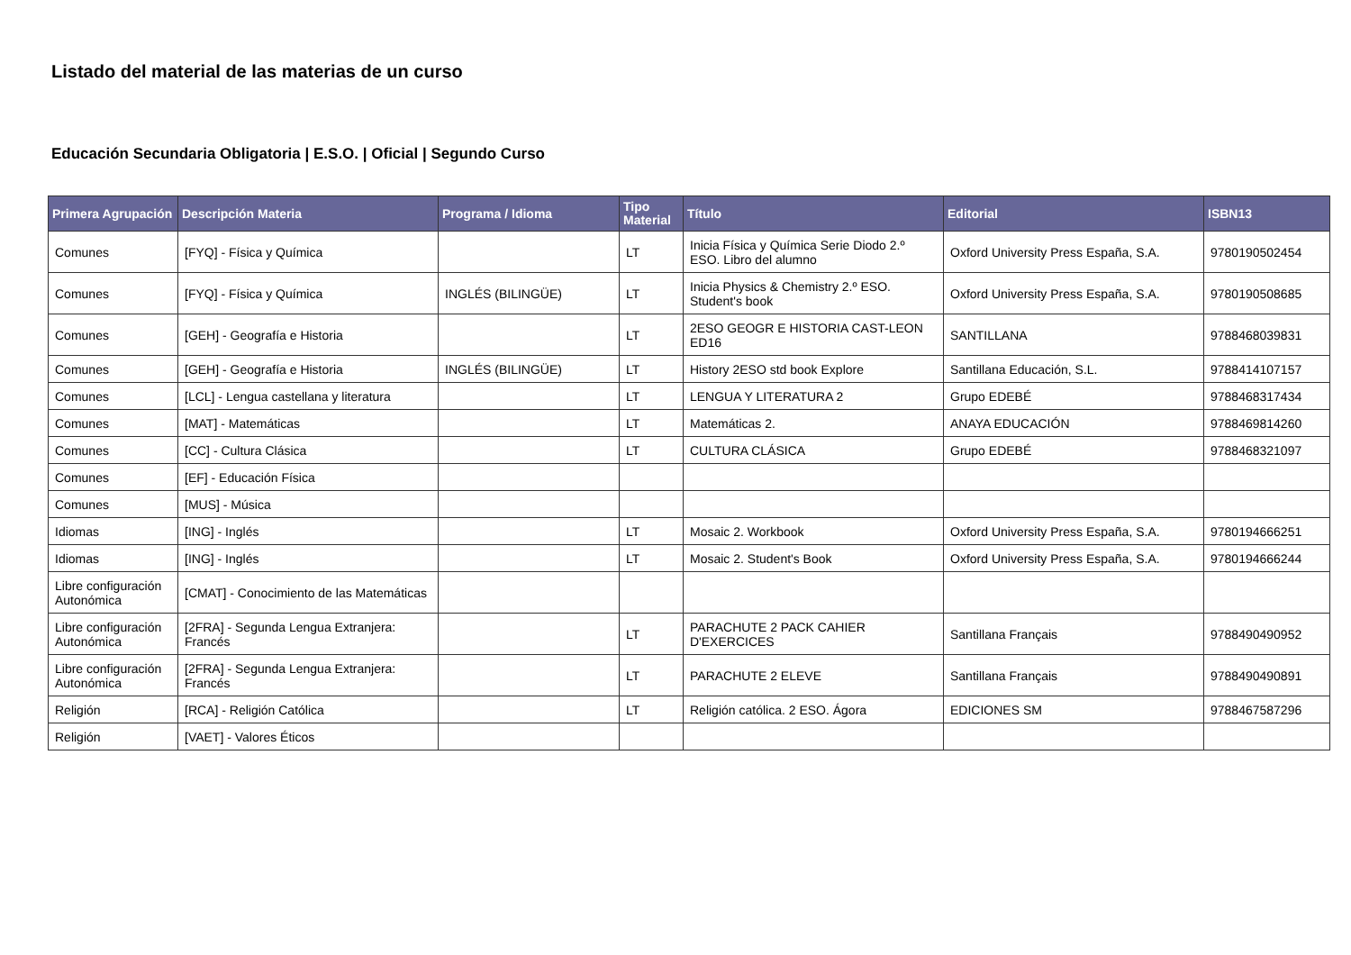Listado del material de las materias de un curso
Educación Secundaria Obligatoria | E.S.O. | Oficial | Segundo Curso
| Primera Agrupación | Descripción Materia | Programa / Idioma | Tipo Material | Título | Editorial | ISBN13 |
| --- | --- | --- | --- | --- | --- | --- |
| Comunes | [FYQ] - Física y Química | | LT | Inicia Física y Química Serie Diodo 2.º ESO. Libro del alumno | Oxford University Press España, S.A. | 9780190502454 |
| Comunes | [FYQ] - Física y Química | INGLÉS (BILINGÜE) | LT | Inicia Physics & Chemistry 2.º ESO. Student's book | Oxford University Press España, S.A. | 9780190508685 |
| Comunes | [GEH] - Geografía e Historia | | LT | 2ESO GEOGR E HISTORIA CAST-LEON ED16 | SANTILLANA | 9788468039831 |
| Comunes | [GEH] - Geografía e Historia | INGLÉS (BILINGÜE) | LT | History 2ESO std book Explore | Santillana Educación, S.L. | 9788414107157 |
| Comunes | [LCL] - Lengua castellana y literatura | | LT | LENGUA Y LITERATURA 2 | Grupo EDEBÉ | 9788468317434 |
| Comunes | [MAT] - Matemáticas | | LT | Matemáticas 2. | ANAYA EDUCACIÓN | 9788469814260 |
| Comunes | [CC] - Cultura Clásica | | LT | CULTURA CLÁSICA | Grupo EDEBÉ | 9788468321097 |
| Comunes | [EF] - Educación Física | | | | | |
| Comunes | [MUS] - Música | | | | | |
| Idiomas | [ING] - Inglés | | LT | Mosaic 2. Workbook | Oxford University Press España, S.A. | 9780194666251 |
| Idiomas | [ING] - Inglés | | LT | Mosaic 2. Student's Book | Oxford University Press España, S.A. | 9780194666244 |
| Libre configuración Autonómica | [CMAT] - Conocimiento de las Matemáticas | | | | | |
| Libre configuración Autonómica | [2FRA] - Segunda Lengua Extranjera: Francés | | LT | PARACHUTE 2 PACK CAHIER D'EXERCICES | Santillana Français | 9788490490952 |
| Libre configuración Autonómica | [2FRA] - Segunda Lengua Extranjera: Francés | | LT | PARACHUTE 2 ELEVE | Santillana Français | 9788490490891 |
| Religión | [RCA] - Religión Católica | | LT | Religión católica. 2 ESO. Ágora | EDICIONES SM | 9788467587296 |
| Religión | [VAET] - Valores Éticos | | | | | |